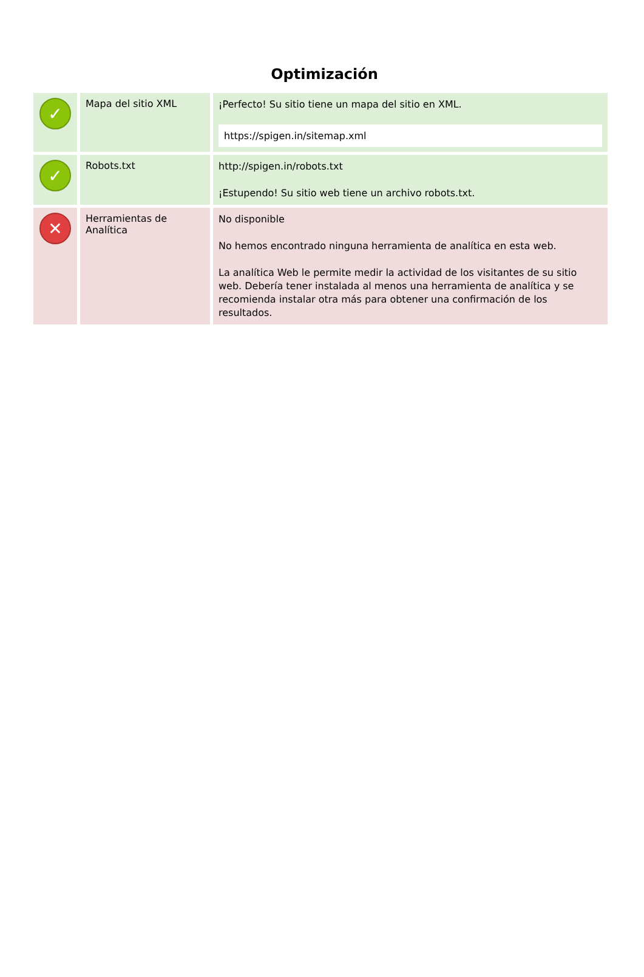Optimización
| ✓ | Mapa del sitio XML | ¡Perfecto! Su sitio tiene un mapa del sitio en XML. https://spigen.in/sitemap.xml |
| ✓ | Robots.txt | http://spigen.in/robots.txt ¡Estupendo! Su sitio web tiene un archivo robots.txt. |
| ✕ | Herramientas de Analítica | No disponible No hemos encontrado ninguna herramienta de analítica en esta web. La analítica Web le permite medir la actividad de los visitantes de su sitio web. Debería tener instalada al menos una herramienta de analítica y se recomienda instalar otra más para obtener una confirmación de los resultados. |